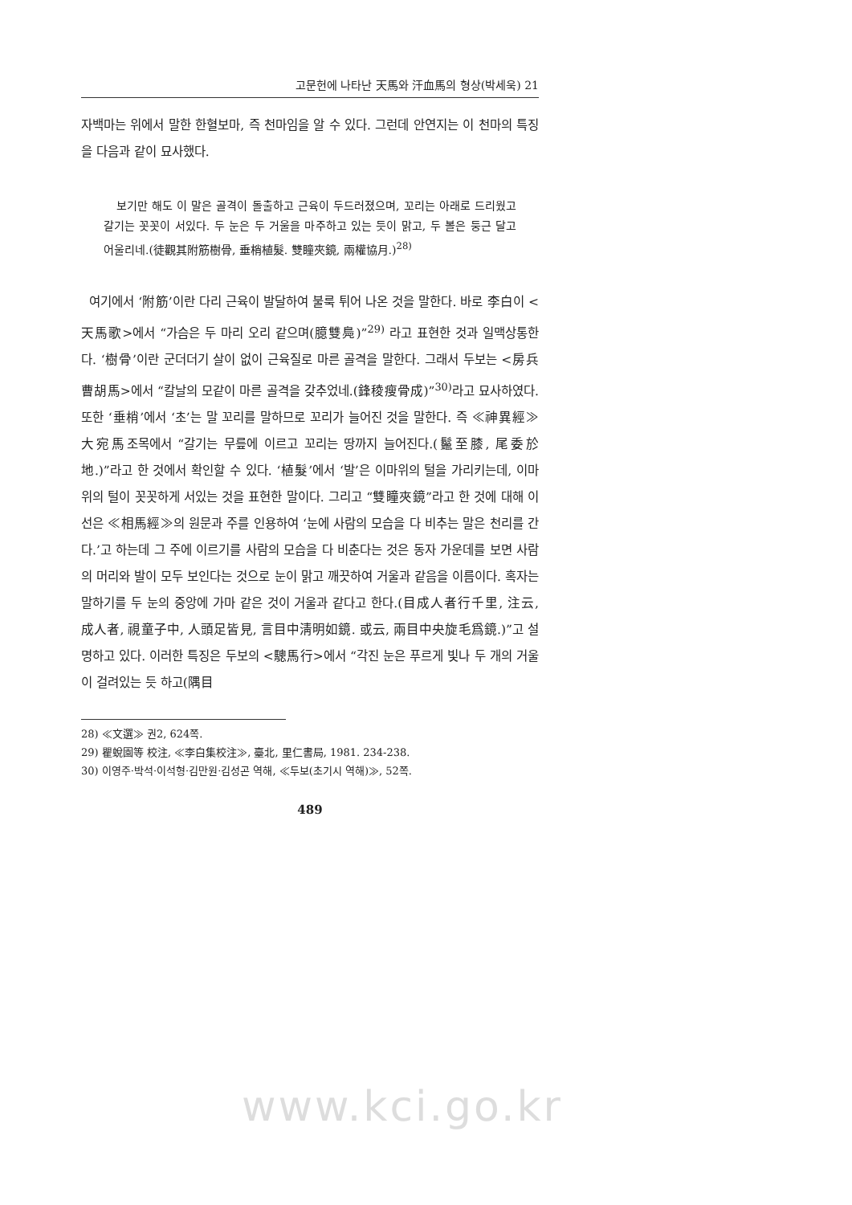고문헌에 나타난 天馬와 汗血馬의 형상(박세욱) 21
자백마는 위에서 말한 한혈보마, 즉 천마임을 알 수 있다. 그런데 안연지는 이 천마의 특징을 다음과 같이 묘사했다.
보기만 해도 이 말은 골격이 돌출하고 근육이 두드러졌으며, 꼬리는 아래로 드리웠고 갈기는 꼿꼿이 서있다. 두 눈은 두 거울을 마주하고 있는 듯이 맑고, 두 볼은 둥근 달고 어울리네.(徒觀其附筋樹骨, 垂梢植髮. 雙瞳夾鏡, 兩權協月.)<sup>28)</sup>
여기에서 ‘附筋’이란 다리 근육이 발달하여 불룩 튀어 나온 것을 말한다. 바로 李白이 <天馬歌>에서 “가슴은 두 마리 오리 같으며(臆雙鳧)”<sup>29)</sup> 라고 표현한 것과 일맥상통한다. ‘樹骨’이란 군더더기 살이 없이 근육질로 마른 골격을 말한다. 그래서 두보는 <房兵曹胡馬>에서 “칼날의 모같이 마른 골격을 갖추었네.(鋒稜瘦骨成)”<sup>30)</sup>라고 묘사하였다. 또한 ‘垂梢’에서 ‘초’는 말 꼬리를 말하므로 꼬리가 늘어진 것을 말한다. 즉 ≪神異經≫ 大宛馬조목에서 “갈기는 무릎에 이르고 꼬리는 땅까지 늘어진다.(鬣至膝, 尾委於地.)”라고 한 것에서 확인할 수 있다. ‘植髮’에서 ‘발’은 이마위의 털을 가리키는데, 이마위의 털이 꼿꼿하게 서있는 것을 표현한 말이다. 그리고 “雙瞳夾鏡”라고 한 것에 대해 이선은 ≪相馬經≫의 원문과 주를 인용하여 ‘눈에 사람의 모습을 다 비추는 말은 천리를 간다.’고 하는데 그 주에 이르기를 사람의 모습을 다 비춘다는 것은 동자 가운데를 보면 사람의 머리와 발이 모두 보인다는 것으로 눈이 맑고 깨끗하여 거울과 같음을 이름이다. 혹자는 말하기를 두 눈의 중앙에 가마 같은 것이 거울과 같다고 한다.(目成人者行千里, 注云, 成人者, 視童子中, 人頭足皆見, 言目中淸明如鏡. 或云, 兩目中央旋毛爲鏡.)”고 설명하고 있다. 이러한 특징은 두보의 <驄馬行>에서 “각진 눈은 푸르게 빛나 두 개의 거울이 걸려있는 듯 하고(隅目
28) ≪文選≫ 권2, 624쪽.
29) 瞿蛻園等 校注, ≪李白集校注≫, 臺北, 里仁書局, 1981. 234-238.
30) 이영주·박석·이석형·김만원·김성곤 역해, ≪두보(초기시 역해)≫, 52쪽.
489
www.kci.go.kr